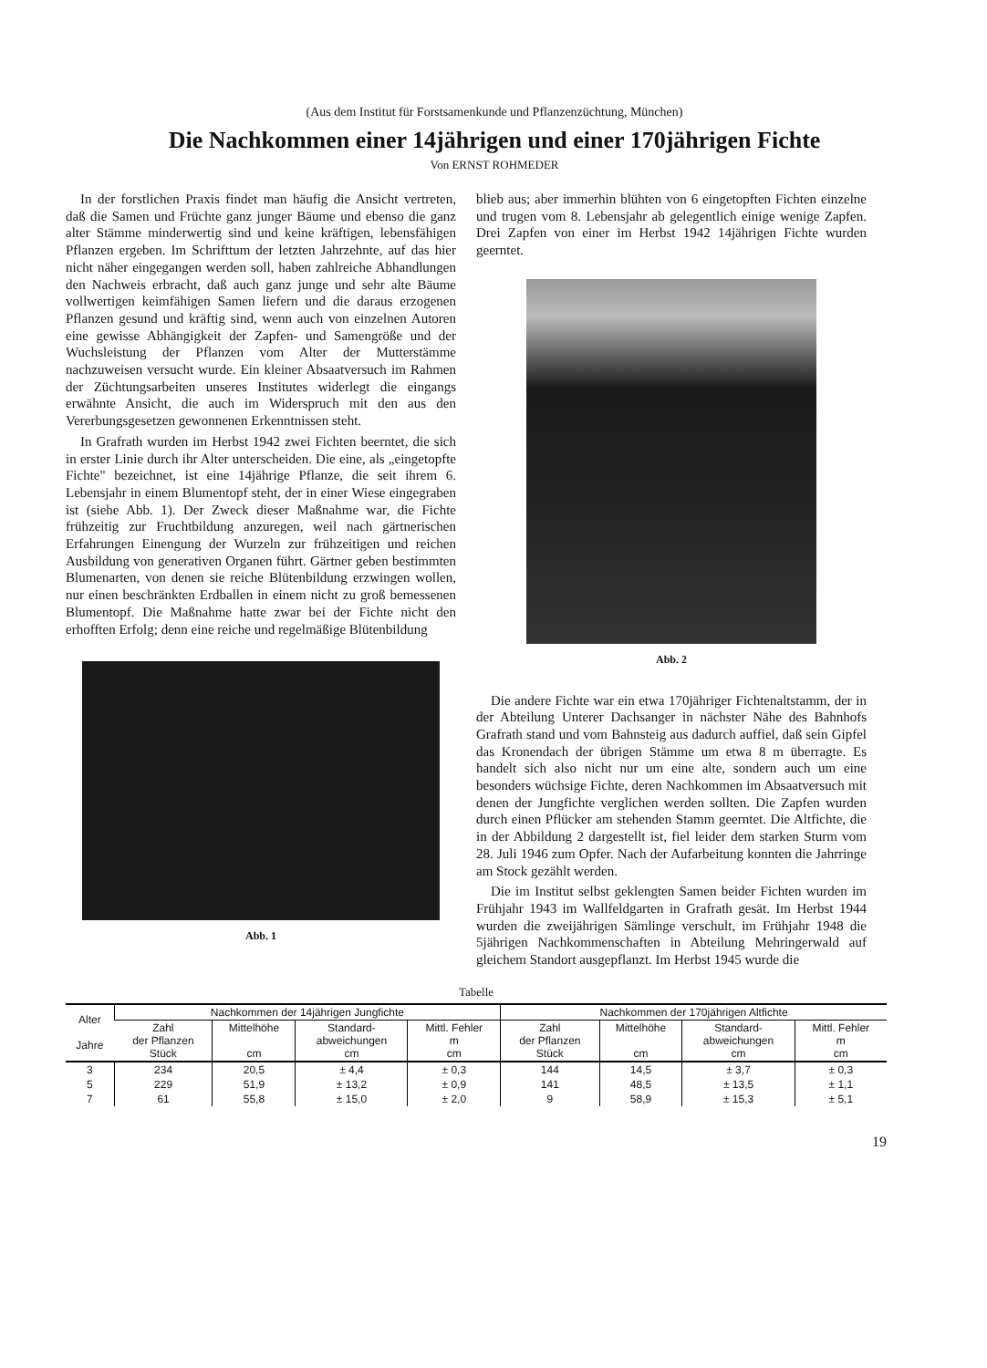(Aus dem Institut für Forstsamenkunde und Pflanzenzüchtung, München)
Die Nachkommen einer 14jährigen und einer 170jährigen Fichte
Von ERNST ROHMEDER
In der forstlichen Praxis findet man häufig die Ansicht vertreten, daß die Samen und Früchte ganz junger Bäume und ebenso die ganz alter Stämme minderwertig sind und keine kräftigen, lebensfähigen Pflanzen ergeben. Im Schrifttum der letzten Jahrzehnte, auf das hier nicht näher eingegangen werden soll, haben zahlreiche Abhandlungen den Nachweis erbracht, daß auch ganz junge und sehr alte Bäume vollwertigen keimfähigen Samen liefern und die daraus erzogenen Pflanzen gesund und kräftig sind, wenn auch von einzelnen Autoren eine gewisse Abhängigkeit der Zapfen- und Samengröße und der Wuchsleistung der Pflanzen vom Alter der Mutterstämme nachzuweisen versucht wurde. Ein kleiner Absaatversuch im Rahmen der Züchtungsarbeiten unseres Institutes widerlegt die eingangs erwähnte Ansicht, die auch im Widerspruch mit den aus den Vererbungsgesetzen gewonnenen Erkenntnissen steht.
In Grafrath wurden im Herbst 1942 zwei Fichten beerntet, die sich in erster Linie durch ihr Alter unterscheiden. Die eine, als „eingetopfte Fichte" bezeichnet, ist eine 14jährige Pflanze, die seit ihrem 6. Lebensjahr in einem Blumentopf steht, der in einer Wiese eingegraben ist (siehe Abb. 1). Der Zweck dieser Maßnahme war, die Fichte frühzeitig zur Fruchtbildung anzuregen, weil nach gärtnerischen Erfahrungen Einengung der Wurzeln zur frühzeitigen und reichen Ausbildung von generativen Organen führt. Gärtner geben bestimmten Blumenarten, von denen sie reiche Blütenbildung erzwingen wollen, nur einen beschränkten Erdballen in einem nicht zu groß bemessenen Blumentopf. Die Maßnahme hatte zwar bei der Fichte nicht den erhofften Erfolg; denn eine reiche und regelmäßige Blütenbildung
Abb. 1
blieb aus; aber immerhin blühten von 6 eingetopften Fichten einzelne und trugen vom 8. Lebensjahr ab gelegentlich einige wenige Zapfen. Drei Zapfen von einer im Herbst 1942 14jährigen Fichte wurden geerntet.
Abb. 2
Die andere Fichte war ein etwa 170jähriger Fichtenaltstamm, der in der Abteilung Unterer Dachsanger in nächster Nähe des Bahnhofs Grafrath stand und vom Bahnsteig aus dadurch auffiel, daß sein Gipfel das Kronendach der übrigen Stämme um etwa 8 m überragte. Es handelt sich also nicht nur um eine alte, sondern auch um eine besonders wüchsige Fichte, deren Nachkommen im Absaatversuch mit denen der Jungfichte verglichen werden sollten. Die Zapfen wurden durch einen Pflücker am stehenden Stamm geerntet. Die Altfichte, die in der Abbildung 2 dargestellt ist, fiel leider dem starken Sturm vom 28. Juli 1946 zum Opfer. Nach der Aufarbeitung konnten die Jahrringe am Stock gezählt werden.
Die im Institut selbst geklengten Samen beider Fichten wurden im Frühjahr 1943 im Wallfeldgarten in Grafrath gesät. Im Herbst 1944 wurden die zweijährigen Sämlinge verschult, im Frühjahr 1948 die 5jährigen Nachkommenschaften in Abteilung Mehringerwald auf gleichem Standort ausgepflanzt. Im Herbst 1945 wurde die
Tabelle
| Alter Jahre | Nachkommen der 14jährigen Jungfichte | | | | Nachkommen der 170jährigen Altfichte | | | |
| --- | --- | --- | --- | --- | --- | --- | --- | --- |
| | Zahl der Pflanzen Stück | Mittelhöhe cm | Standard- abweichungen cm | Mittl. Fehler m cm | Zahl der Pflanzen Stück | Mittelhöhe cm | Standard- abweichungen cm | Mittl. Fehler m cm |
| 3 | 234 | 20,5 | ± 4,4 | ± 0,3 | 144 | 14,5 | ± 3,7 | ± 0,3 |
| 5 | 229 | 51,9 | ± 13,2 | ± 0,9 | 141 | 48,5 | ± 13,5 | ± 1,1 |
| 7 | 61 | 55,8 | ± 15,0 | ± 2,0 | 9 | 58,9 | ± 15,3 | ± 5,1 |
19